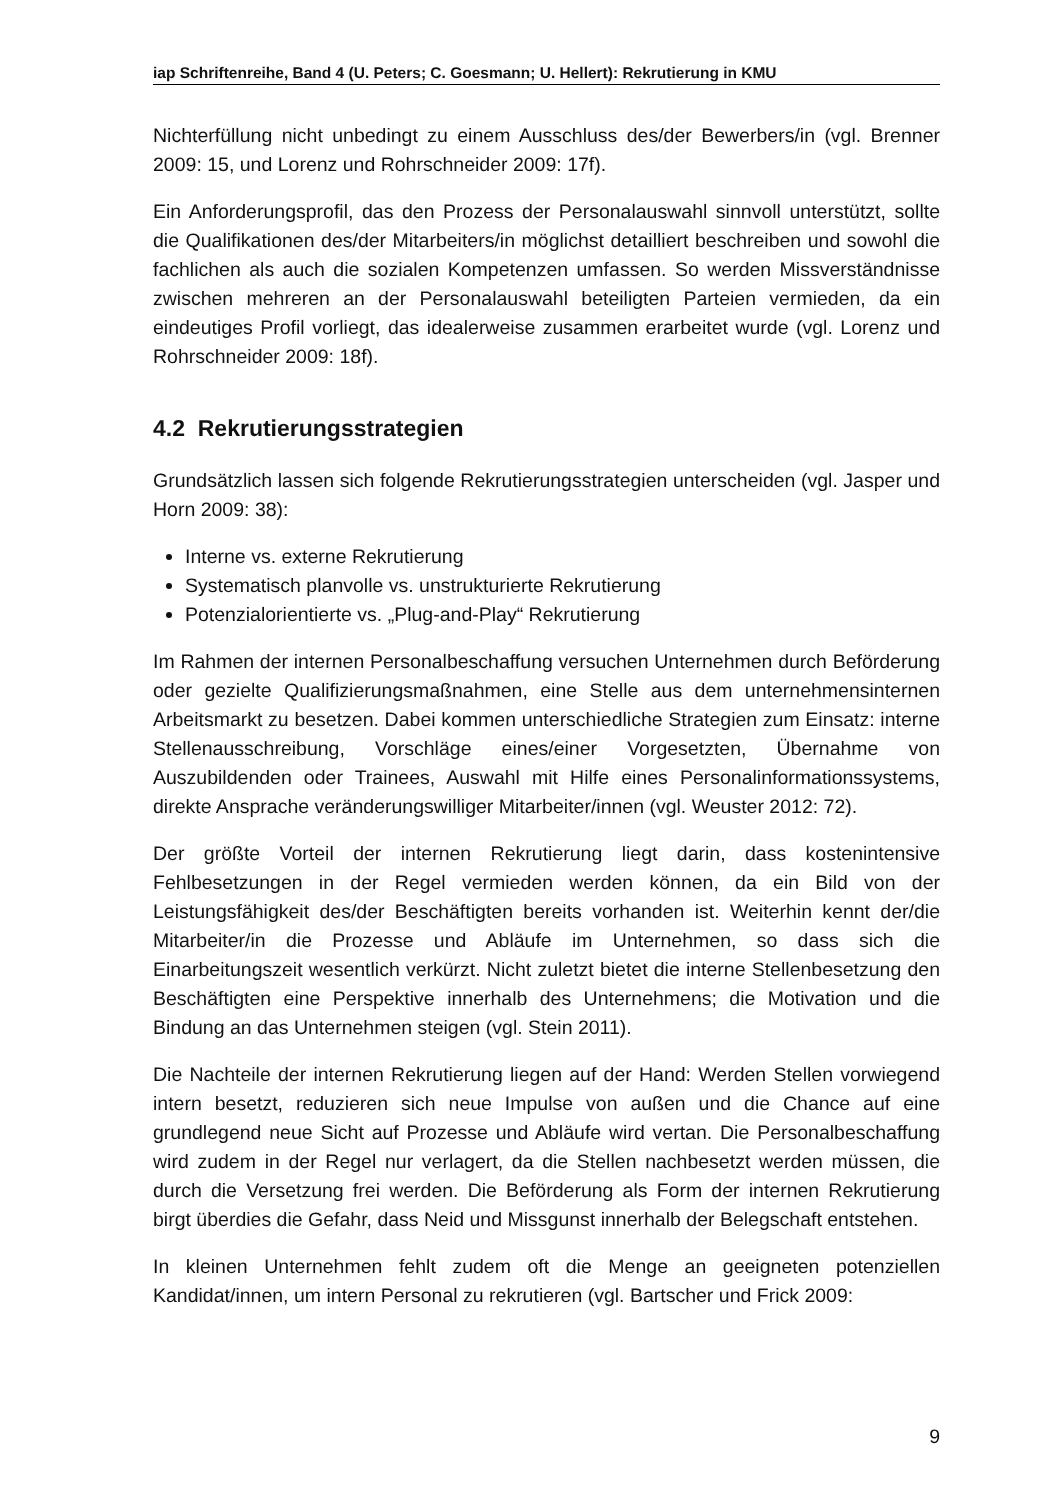iap Schriftenreihe, Band 4 (U. Peters; C. Goesmann; U. Hellert): Rekrutierung in KMU
Nichterfüllung nicht unbedingt zu einem Ausschluss des/der Bewerbers/in (vgl. Brenner 2009: 15, und Lorenz und Rohrschneider 2009: 17f).
Ein Anforderungsprofil, das den Prozess der Personalauswahl sinnvoll unterstützt, sollte die Qualifikationen des/der Mitarbeiters/in möglichst detailliert beschreiben und sowohl die fachlichen als auch die sozialen Kompetenzen umfassen. So werden Missverständnisse zwischen mehreren an der Personalauswahl beteiligten Parteien vermieden, da ein eindeutiges Profil vorliegt, das idealerweise zusammen erarbeitet wurde (vgl. Lorenz und Rohrschneider 2009: 18f).
4.2 Rekrutierungsstrategien
Grundsätzlich lassen sich folgende Rekrutierungsstrategien unterscheiden (vgl. Jasper und Horn 2009: 38):
Interne vs. externe Rekrutierung
Systematisch planvolle vs. unstrukturierte Rekrutierung
Potenzialorientierte vs. „Plug-and-Play“ Rekrutierung
Im Rahmen der internen Personalbeschaffung versuchen Unternehmen durch Beförderung oder gezielte Qualifizierungsmaßnahmen, eine Stelle aus dem unternehmensinternen Arbeitsmarkt zu besetzen. Dabei kommen unterschiedliche Strategien zum Einsatz: interne Stellenausschreibung, Vorschläge eines/einer Vorgesetzten, Übernahme von Auszubildenden oder Trainees, Auswahl mit Hilfe eines Personalinformationssystems, direkte Ansprache veränderungswilliger Mitarbeiter/innen (vgl. Weuster 2012: 72).
Der größte Vorteil der internen Rekrutierung liegt darin, dass kostenintensive Fehlbesetzungen in der Regel vermieden werden können, da ein Bild von der Leistungsfähigkeit des/der Beschäftigten bereits vorhanden ist. Weiterhin kennt der/die Mitarbeiter/in die Prozesse und Abläufe im Unternehmen, so dass sich die Einarbeitungszeit wesentlich verkürzt. Nicht zuletzt bietet die interne Stellenbesetzung den Beschäftigten eine Perspektive innerhalb des Unternehmens; die Motivation und die Bindung an das Unternehmen steigen (vgl. Stein 2011).
Die Nachteile der internen Rekrutierung liegen auf der Hand: Werden Stellen vorwiegend intern besetzt, reduzieren sich neue Impulse von außen und die Chance auf eine grundlegend neue Sicht auf Prozesse und Abläufe wird vertan. Die Personalbeschaffung wird zudem in der Regel nur verlagert, da die Stellen nachbesetzt werden müssen, die durch die Versetzung frei werden. Die Beförderung als Form der internen Rekrutierung birgt überdies die Gefahr, dass Neid und Missgunst innerhalb der Belegschaft entstehen.
In kleinen Unternehmen fehlt zudem oft die Menge an geeigneten potenziellen Kandidat/innen, um intern Personal zu rekrutieren (vgl. Bartscher und Frick 2009:
9